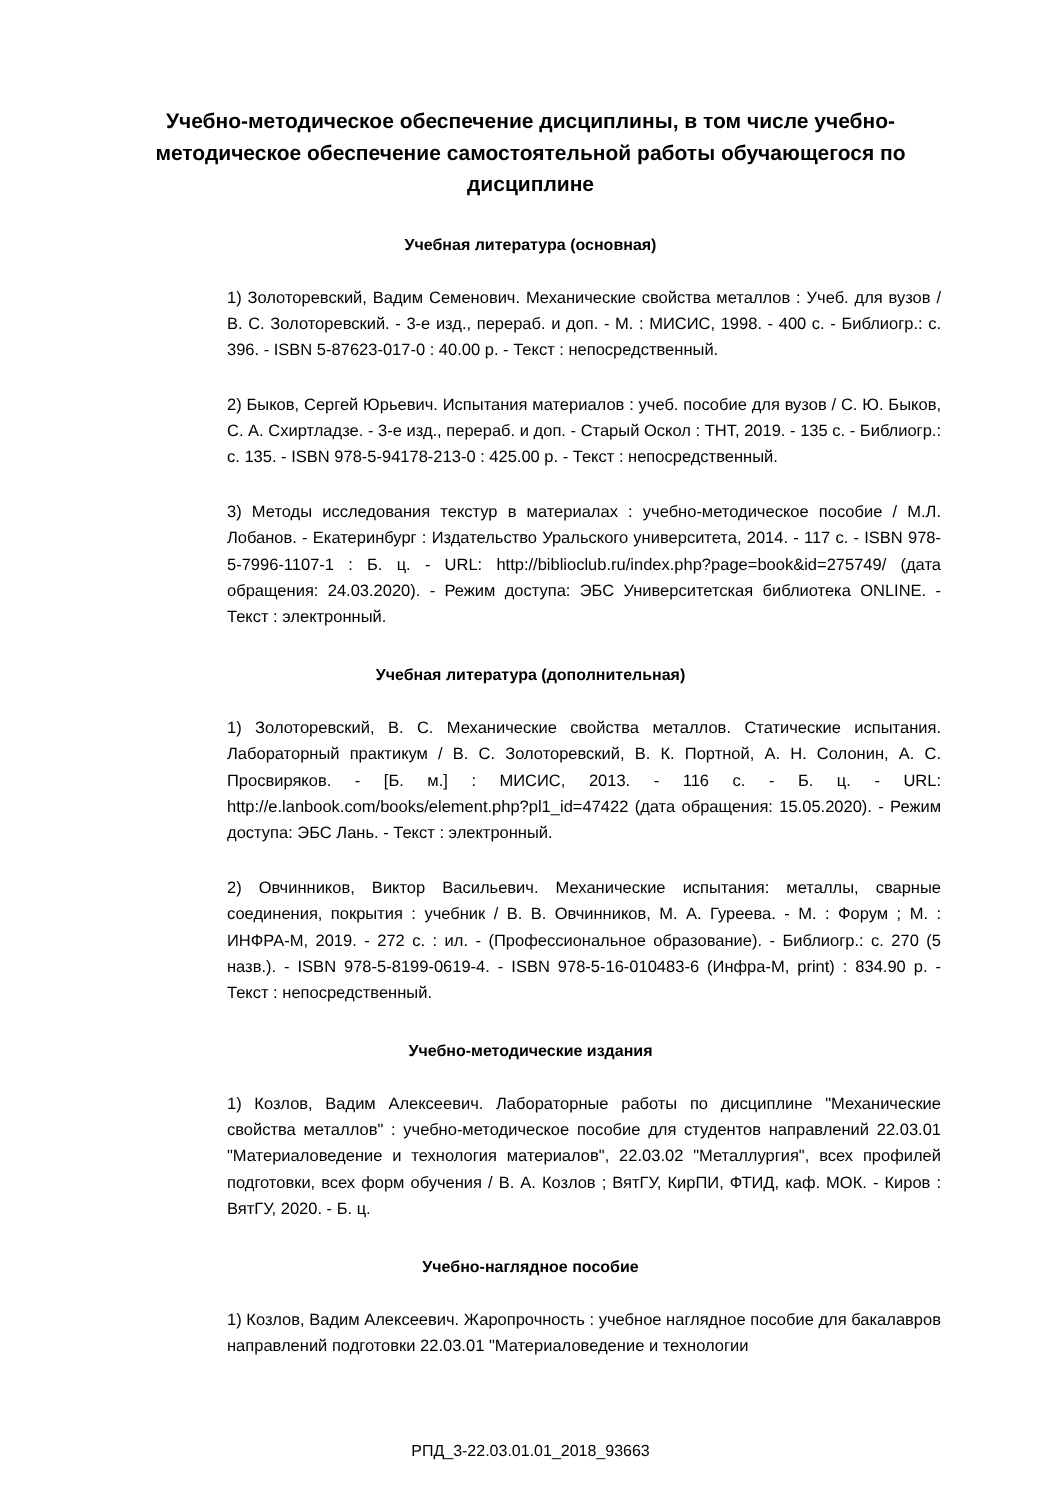Учебно-методическое обеспечение дисциплины, в том числе учебно-методическое обеспечение самостоятельной работы обучающегося по дисциплине
Учебная литература (основная)
1) Золоторевский, Вадим Семенович. Механические свойства металлов : Учеб. для вузов / В. С. Золоторевский. - 3-е изд., перераб. и доп. - М. : МИСИС, 1998. - 400 с. - Библиогр.: с. 396. - ISBN 5-87623-017-0 : 40.00 р. - Текст : непосредственный.
2) Быков, Сергей Юрьевич. Испытания материалов : учеб. пособие для вузов / С. Ю. Быков, С. А. Схиртладзе. - 3-е изд., перераб. и доп. - Старый Оскол : ТНТ, 2019. - 135 с. - Библиогр.: с. 135. - ISBN 978-5-94178-213-0 : 425.00 р. - Текст : непосредственный.
3) Методы исследования текстур в материалах : учебно-методическое пособие / М.Л. Лобанов. - Екатеринбург : Издательство Уральского университета, 2014. - 117 с. - ISBN 978-5-7996-1107-1 : Б. ц. - URL: http://biblioclub.ru/index.php?page=book&id=275749/ (дата обращения: 24.03.2020). - Режим доступа: ЭБС Университетская библиотека ONLINE. - Текст : электронный.
Учебная литература (дополнительная)
1) Золоторевский, В. С. Механические свойства металлов. Статические испытания. Лабораторный практикум / В. С. Золоторевский, В. К. Портной, А. Н. Солонин, А. С. Просвиряков. - [Б. м.] : МИСИС, 2013. - 116 с. - Б. ц. - URL: http://e.lanbook.com/books/element.php?pl1_id=47422 (дата обращения: 15.05.2020). - Режим доступа: ЭБС Лань. - Текст : электронный.
2) Овчинников, Виктор Васильевич. Механические испытания: металлы, сварные соединения, покрытия : учебник / В. В. Овчинников, М. А. Гуреева. - М. : Форум ; М. : ИНФРА-М, 2019. - 272 с. : ил. - (Профессиональное образование). - Библиогр.: с. 270 (5 назв.). - ISBN 978-5-8199-0619-4. - ISBN 978-5-16-010483-6 (Инфра-М, print) : 834.90 р. - Текст : непосредственный.
Учебно-методические издания
1) Козлов, Вадим Алексеевич. Лабораторные работы по дисциплине "Механические свойства металлов" : учебно-методическое пособие для студентов направлений 22.03.01 "Материаловедение и технология материалов", 22.03.02 "Металлургия", всех профилей подготовки, всех форм обучения / В. А. Козлов ; ВятГУ, КирПИ, ФТИД, каф. МОК. - Киров : ВятГУ, 2020. - Б. ц.
Учебно-наглядное пособие
1) Козлов, Вадим Алексеевич. Жаропрочность : учебное наглядное пособие для бакалавров направлений подготовки 22.03.01 "Материаловедение и технологии
РПД_3-22.03.01.01_2018_93663